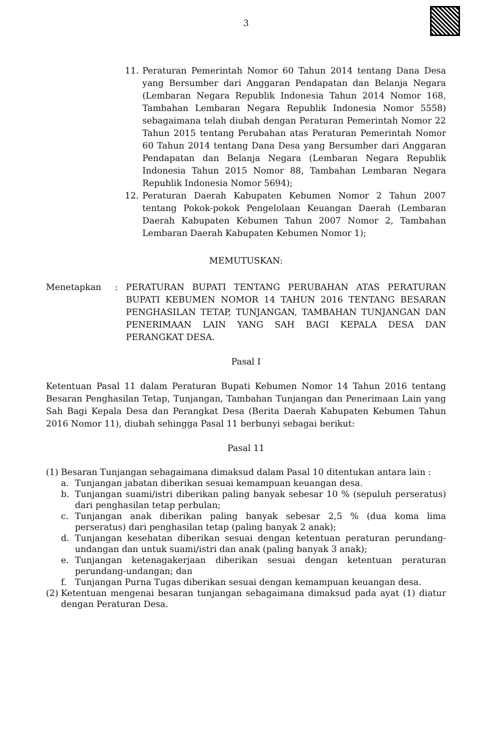3
11. Peraturan Pemerintah Nomor 60 Tahun 2014 tentang Dana Desa yang Bersumber dari Anggaran Pendapatan dan Belanja Negara (Lembaran Negara Republik Indonesia Tahun 2014 Nomor 168, Tambahan Lembaran Negara Republik Indonesia Nomor 5558) sebagaimana telah diubah dengan Peraturan Pemerintah Nomor 22 Tahun 2015 tentang Perubahan atas Peraturan Pemerintah Nomor 60 Tahun 2014 tentang Dana Desa yang Bersumber dari Anggaran Pendapatan dan Belanja Negara (Lembaran Negara Republik Indonesia Tahun 2015 Nomor 88, Tambahan Lembaran Negara Republik Indonesia Nomor 5694);
12. Peraturan Daerah Kabupaten Kebumen Nomor 2 Tahun 2007 tentang Pokok-pokok Pengelolaan Keuangan Daerah (Lembaran Daerah Kabupaten Kebumen Tahun 2007 Nomor 2, Tambahan Lembaran Daerah Kabupaten Kebumen Nomor 1);
MEMUTUSKAN:
Menetapkan: PERATURAN BUPATI TENTANG PERUBAHAN ATAS PERATURAN BUPATI KEBUMEN NOMOR 14 TAHUN 2016 TENTANG BESARAN PENGHASILAN TETAP, TUNJANGAN, TAMBAHAN TUNJANGAN DAN PENERIMAAN LAIN YANG SAH BAGI KEPALA DESA DAN PERANGKAT DESA.
Pasal I
Ketentuan Pasal 11 dalam Peraturan Bupati Kebumen Nomor 14 Tahun 2016 tentang Besaran Penghasilan Tetap, Tunjangan, Tambahan Tunjangan dan Penerimaan Lain yang Sah Bagi Kepala Desa dan Perangkat Desa (Berita Daerah Kabupaten Kebumen Tahun 2016 Nomor 11), diubah sehingga Pasal 11 berbunyi sebagai berikut:
Pasal 11
(1) Besaran Tunjangan sebagaimana dimaksud dalam Pasal 10 ditentukan antara lain :
a. Tunjangan jabatan diberikan sesuai kemampuan keuangan desa.
b. Tunjangan suami/istri diberikan paling banyak sebesar 10 % (sepuluh perseratus) dari penghasilan tetap perbulan;
c. Tunjangan anak diberikan paling banyak sebesar 2,5 % (dua koma lima perseratus) dari penghasilan tetap (paling banyak 2 anak);
d. Tunjangan kesehatan diberikan sesuai dengan ketentuan peraturan perundang-undangan dan untuk suami/istri dan anak (paling banyak 3 anak);
e. Tunjangan ketenagakerjaan diberikan sesuai dengan ketentuan peraturan perundang-undangan; dan
f. Tunjangan Purna Tugas diberikan sesuai dengan kemampuan keuangan desa.
(2) Ketentuan mengenai besaran tunjangan sebagaimana dimaksud pada ayat (1) diatur dengan Peraturan Desa.